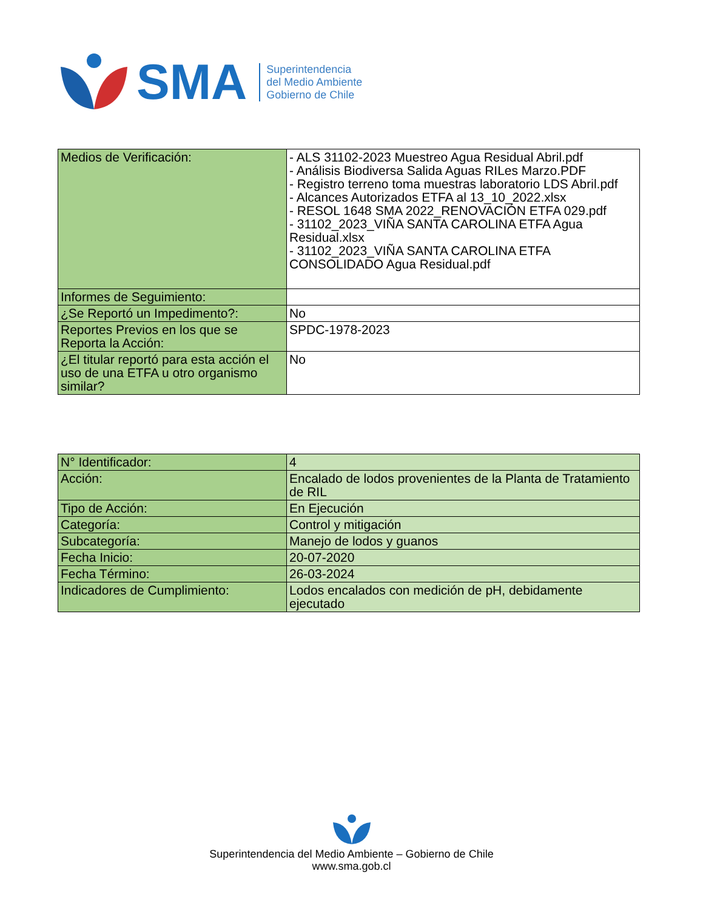SMA
Superintendencia
del Medio Ambiente
Gobierno de Chile
| Medios de Verificación: | - ALS 31102-2023 Muestreo Agua Residual Abril.pdf - Análisis Biodiversa Salida Aguas RILes Marzo.PDF - Registro terreno toma muestras laboratorio LDS Abril.pdf - Alcances Autorizados ETFA al 13_10_2022.xlsx - RESOL 1648 SMA 2022_RENOVACIÓN ETFA 029.pdf - 31102_2023_VIÑA SANTA CAROLINA ETFA Agua Residual.xlsx - 31102_2023_VIÑA SANTA CAROLINA ETFA CONSOLIDADO Agua Residual.pdf |
| Informes de Seguimiento: | |
| ¿Se Reportó un Impedimento?: | No |
| Reportes Previos en los que se Reporta la Acción: | SPDC-1978-2023 |
| ¿El titular reportó para esta acción el uso de una ETFA u otro organismo similar? | No |
| N° Identificador: | 4 |
| Acción: | Encalado de lodos provenientes de la Planta de Tratamiento de RIL |
| Tipo de Acción: | En Ejecución |
| Categoría: | Control y mitigación |
| Subcategoría: | Manejo de lodos y guanos |
| Fecha Inicio: | 20-07-2020 |
| Fecha Término: | 26-03-2024 |
| Indicadores de Cumplimiento: | Lodos encalados con medición de pH, debidamente ejecutado |
Superintendencia del Medio Ambiente – Gobierno de Chile
www.sma.gob.cl